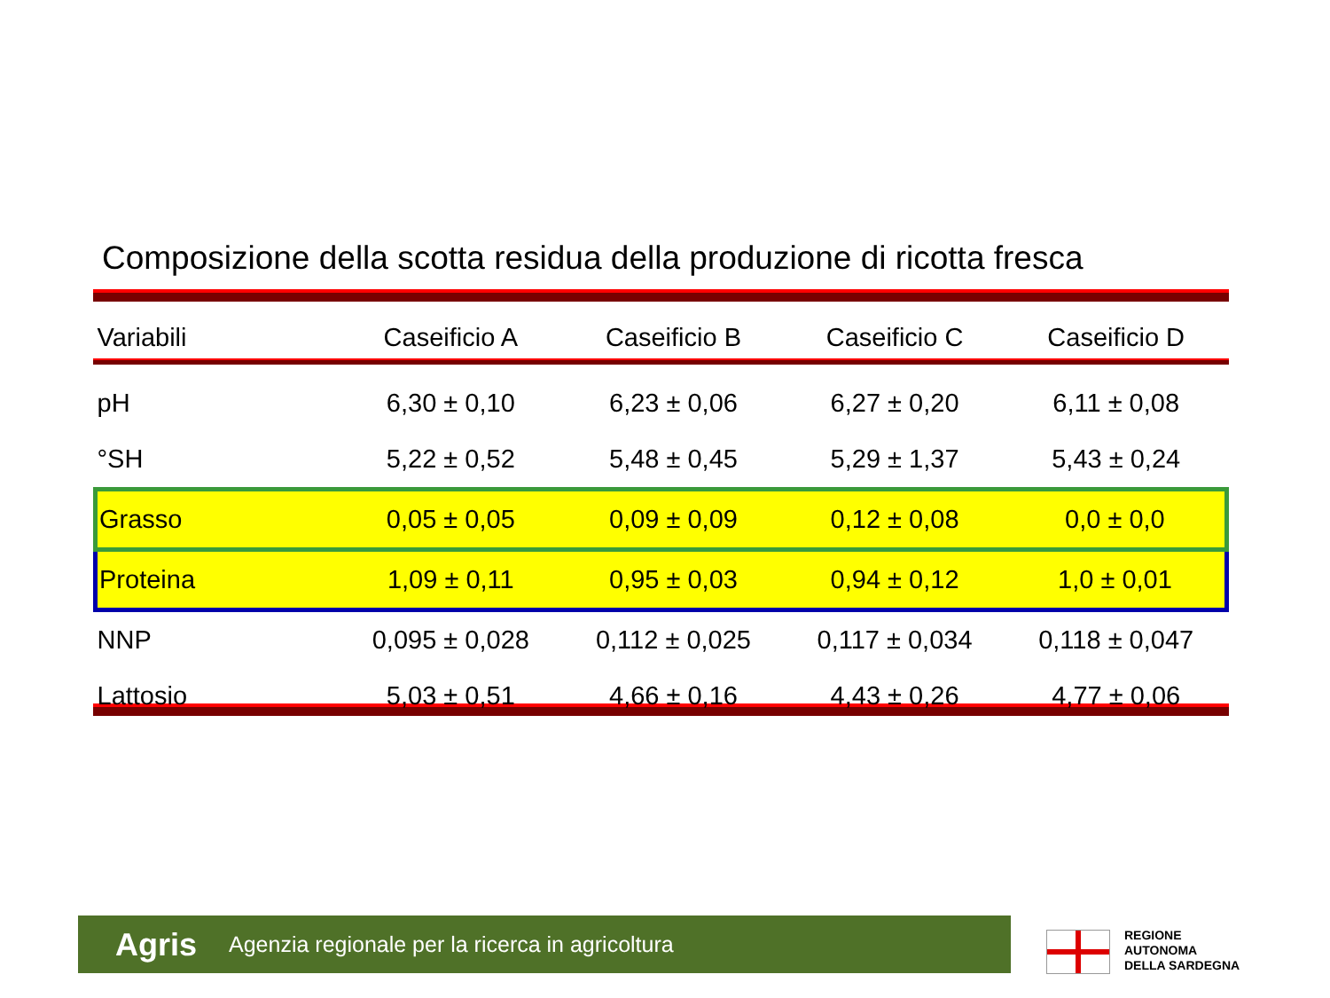Composizione della scotta residua della produzione di ricotta fresca
| Variabili | Caseificio A | Caseificio B | Caseificio C | Caseificio D |
| --- | --- | --- | --- | --- |
| pH | 6,30 ± 0,10 | 6,23 ± 0,06 | 6,27 ± 0,20 | 6,11 ± 0,08 |
| °SH | 5,22 ± 0,52 | 5,48 ± 0,45 | 5,29 ± 1,37 | 5,43 ± 0,24 |
| Grasso | 0,05 ± 0,05 | 0,09 ± 0,09 | 0,12 ± 0,08 | 0,0 ± 0,0 |
| Proteina | 1,09 ± 0,11 | 0,95 ± 0,03 | 0,94 ± 0,12 | 1,0 ± 0,01 |
| NNP | 0,095 ± 0,028 | 0,112 ± 0,025 | 0,117 ± 0,034 | 0,118 ± 0,047 |
| Lattosio | 5,03 ± 0,51 | 4,66 ± 0,16 | 4,43 ± 0,26 | 4,77 ± 0,06 |
Agris Agenzia regionale per la ricerca in agricoltura
REGIONE
AUTONOMA
DELLA SARDEGNA